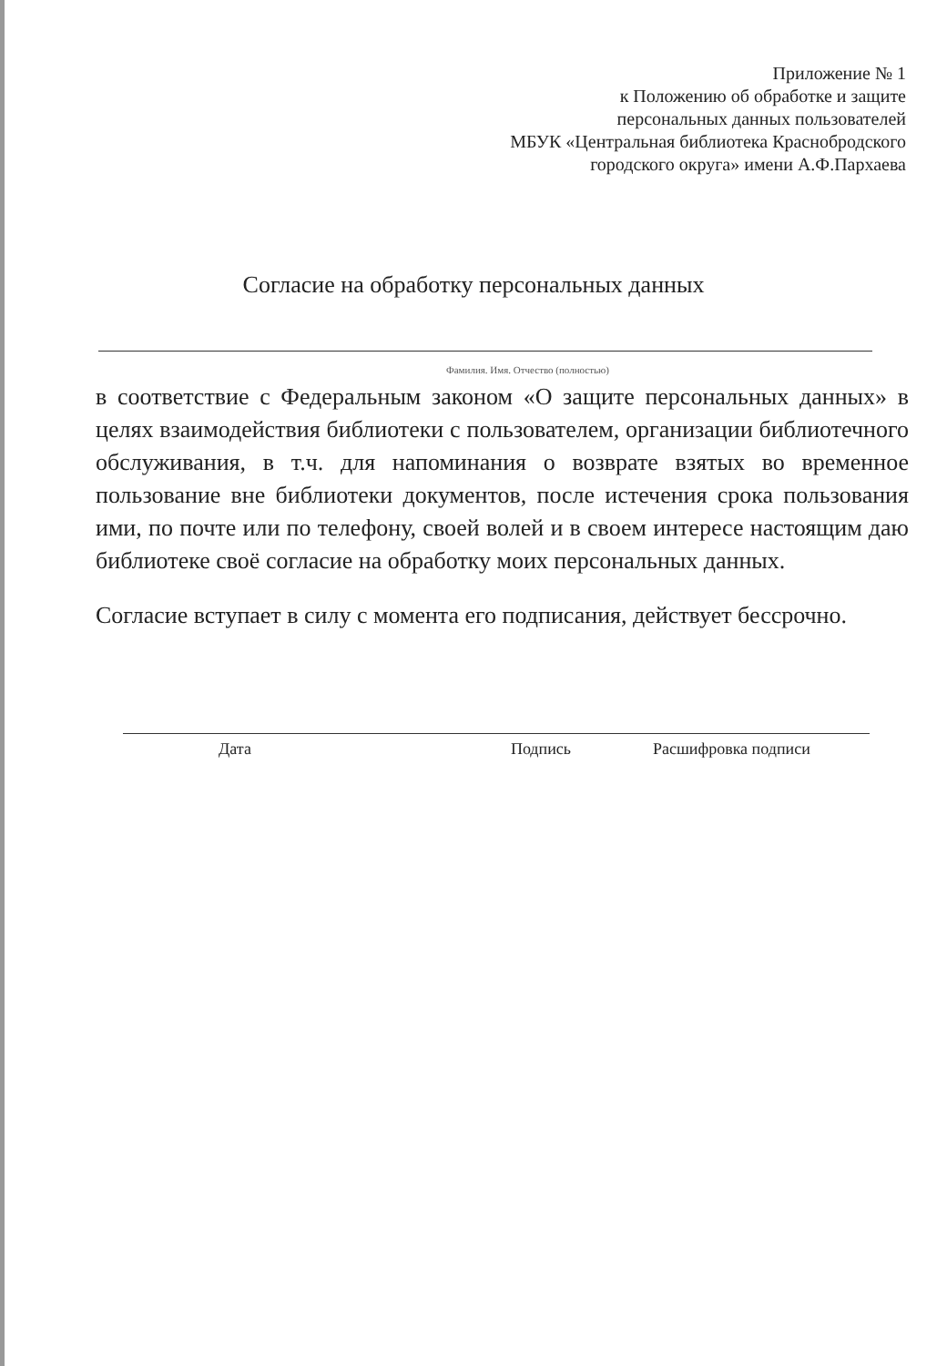Приложение № 1
к Положению об обработке и защите
персональных данных пользователей
МБУК «Центральная библиотека Краснобродского
городского округа» имени А.Ф.Пархаева
Согласие на обработку персональных данных
Фамилия. Имя. Отчество (полностью)
в соответствие с Федеральным законом «О защите персональных данных» в целях взаимодействия библиотеки с пользователем, организации библиотечного обслуживания, в т.ч. для напоминания о возврате взятых во временное пользование вне библиотеки документов, после истечения срока пользования ими, по почте или по телефону, своей волей и в своем интересе настоящим даю библиотеке своё согласие на обработку моих персональных данных.
Согласие вступает в силу с момента его подписания, действует бессрочно.
Дата Подпись Расшифровка подписи